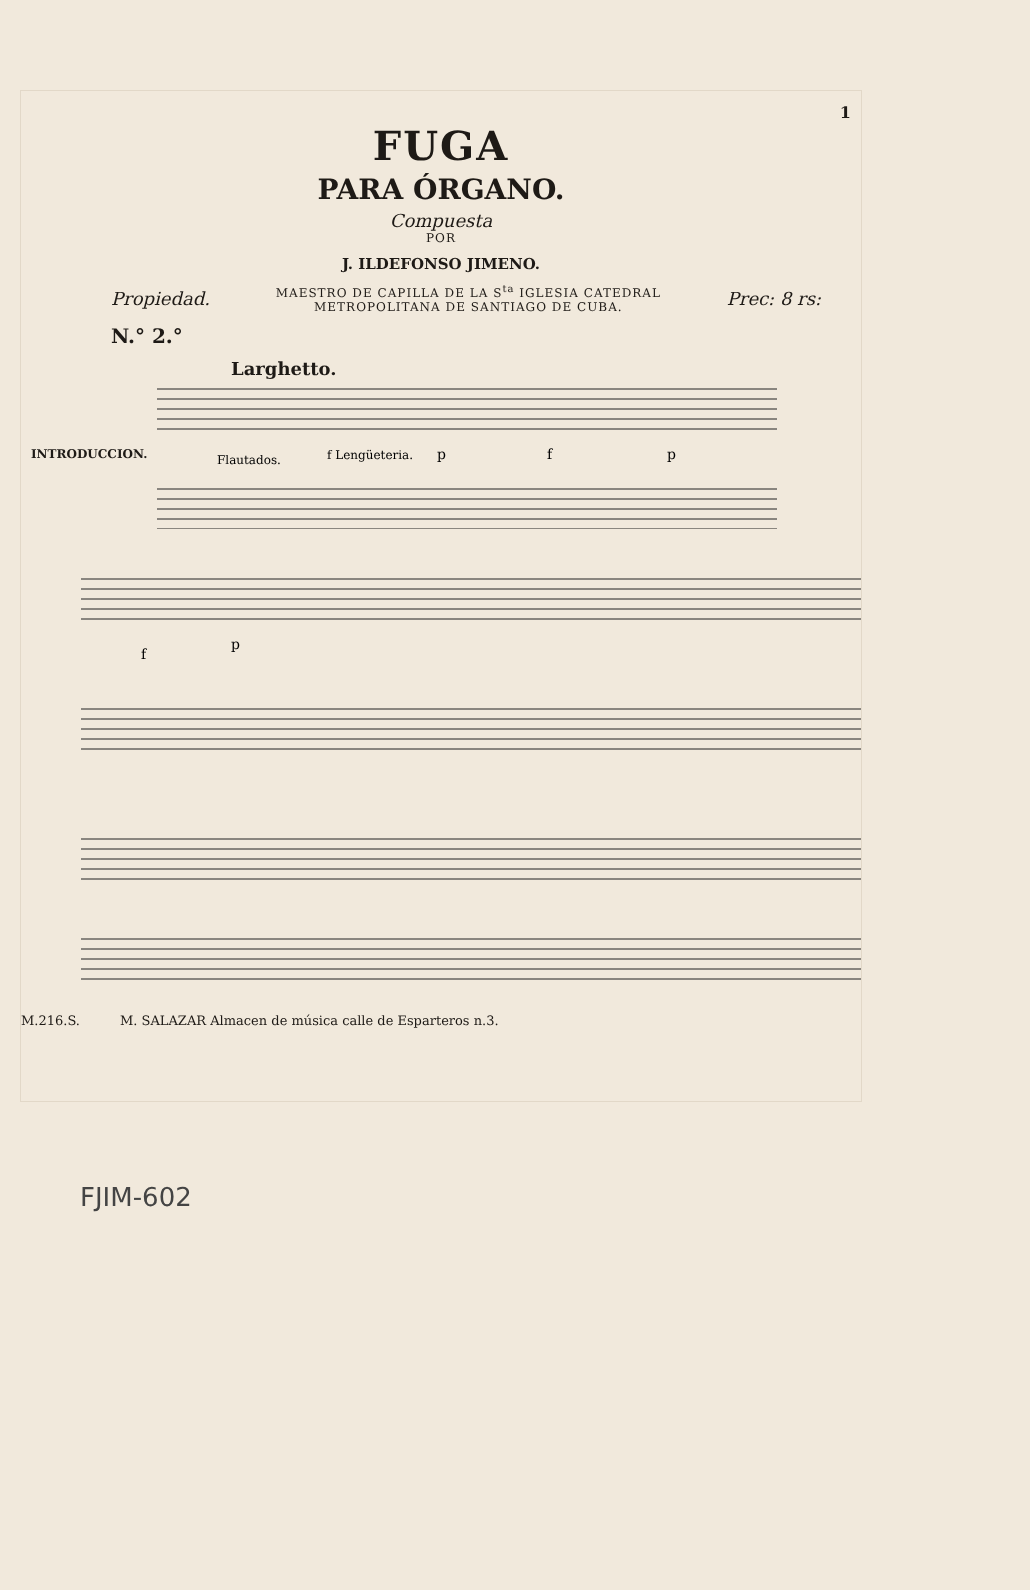1
FUGA
PARA ÓRGANO.
Compuesta
POR
J. ILDEFONSO JIMENO.
Propiedad. MAESTRO DE CAPILLA DE LA S<sup>ta</sup> IGLESIA CATEDRAL
METROPOLITANA DE SANTIAGO DE CUBA. Prec: 8 rs:
N.° 2.°
Larghetto.
INTRODUCCION.
Flautados.
f Lengüeteria.
p
f
p
f
p
M.216.S. M. SALAZAR Almacen de música calle de Esparteros n.3.
FJIM-602